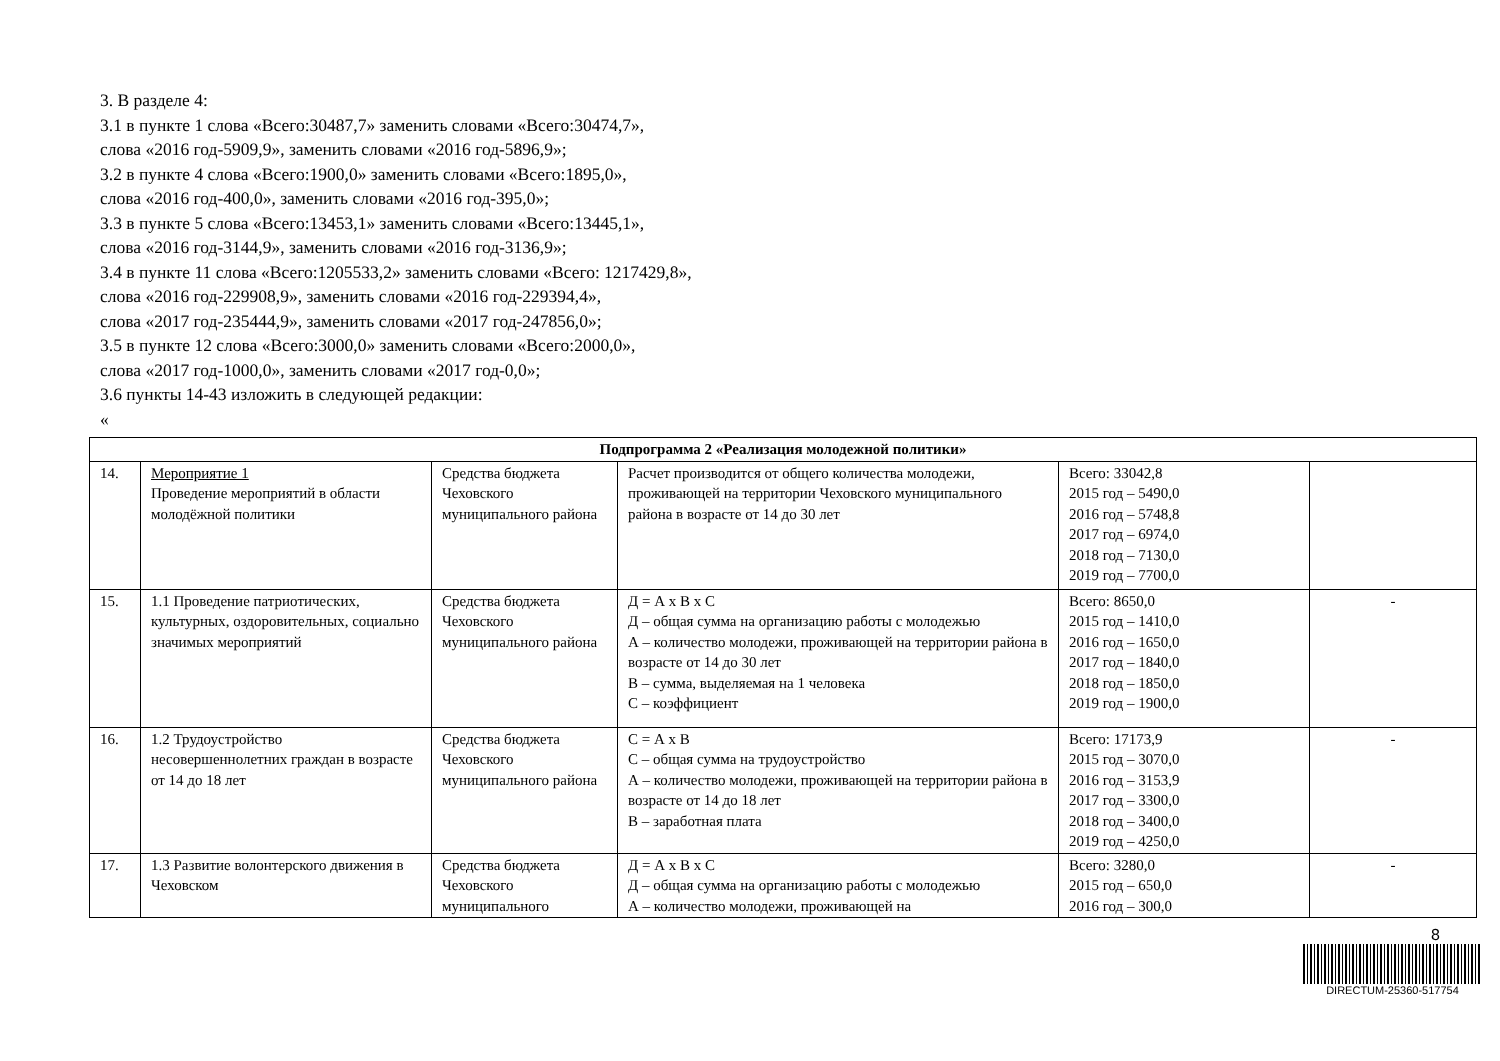3. В разделе 4:
3.1 в пункте 1 слова «Всего:30487,7» заменить словами «Всего:30474,7»,
слова «2016 год-5909,9», заменить словами «2016 год-5896,9»;
3.2 в пункте 4 слова «Всего:1900,0» заменить словами «Всего:1895,0»,
слова «2016 год-400,0», заменить словами «2016 год-395,0»;
3.3 в пункте 5 слова «Всего:13453,1» заменить словами «Всего:13445,1»,
слова «2016 год-3144,9», заменить словами «2016 год-3136,9»;
3.4 в пункте 11 слова «Всего:1205533,2» заменить словами «Всего: 1217429,8»,
слова «2016 год-229908,9», заменить словами «2016 год-229394,4»,
слова «2017 год-235444,9», заменить словами «2017 год-247856,0»;
3.5 в пункте 12 слова «Всего:3000,0» заменить словами «Всего:2000,0»,
слова «2017 год-1000,0», заменить словами «2017 год-0,0»;
3.6 пункты 14-43 изложить в следующей редакции:
«
| Подпрограмма 2 «Реализация молодежной политики» | | | | | |
| --- | --- | --- | --- | --- | --- |
| 14. | Мероприятие 1 Проведение мероприятий в области молодёжной политики | Средства бюджета Чеховского муниципального района | Расчет производится от общего количества молодежи, проживающей на территории Чеховского муниципального района в возрасте от 14 до 30 лет | Всего: 33042,8 2015 год – 5490,0 2016 год – 5748,8 2017 год – 6974,0 2018 год – 7130,0 2019 год – 7700,0 | |
| 15. | 1.1 Проведение патриотических, культурных, оздоровительных, социально значимых мероприятий | Средства бюджета Чеховского муниципального района | Д = А х В х С Д – общая сумма на организацию работы с молодежью А – количество молодежи, проживающей на территории района в возрасте от 14 до 30 лет В – сумма, выделяемая на 1 человека С – коэффициент | Всего: 8650,0 2015 год – 1410,0 2016 год – 1650,0 2017 год – 1840,0 2018 год – 1850,0 2019 год – 1900,0 | - |
| 16. | 1.2 Трудоустройство несовершеннолетних граждан в возрасте от 14 до 18 лет | Средства бюджета Чеховского муниципального района | С = А х В С – общая сумма на трудоустройство А – количество молодежи, проживающей на территории района в возрасте от 14 до 18 лет В – заработная плата | Всего: 17173,9 2015 год – 3070,0 2016 год – 3153,9 2017 год – 3300,0 2018 год – 3400,0 2019 год – 4250,0 | - |
| 17. | 1.3 Развитие волонтерского движения в Чеховском | Средства бюджета Чеховского муниципального | Д = А х В х С Д – общая сумма на организацию работы с молодежью А – количество молодежи, проживающей на | Всего: 3280,0 2015 год – 650,0 2016 год – 300,0 | - |
8
DIRECTUM-25360-517754